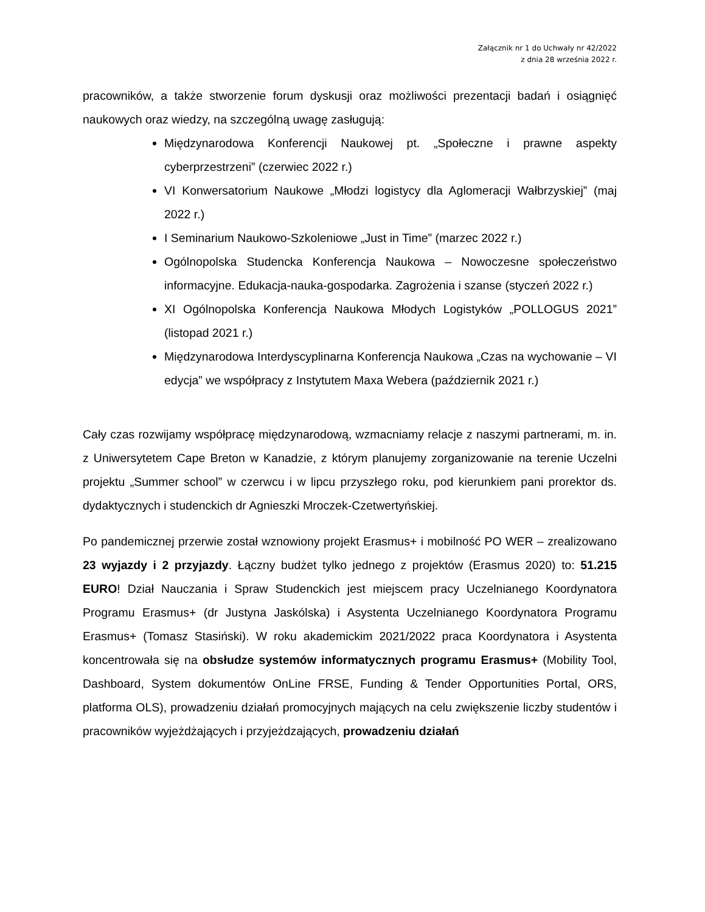Załącznik nr 1 do Uchwały nr 42/2022
z dnia 28 września 2022 r.
pracowników, a także stworzenie forum dyskusji oraz możliwości prezentacji badań i osiągnięć naukowych oraz wiedzy, na szczególną uwagę zasługują:
Międzynarodowa Konferencji Naukowej pt. „Społeczne i prawne aspekty cyberprzestrzeni” (czerwiec 2022 r.)
VI Konwersatorium Naukowe „Młodzi logistycy dla Aglomeracji Wałbrzyskiej” (maj 2022 r.)
I Seminarium Naukowo-Szkoleniowe „Just in Time” (marzec 2022 r.)
Ogólnopolska Studencka Konferencja Naukowa – Nowoczesne społeczeństwo informacyjne. Edukacja-nauka-gospodarka. Zagrożenia i szanse (styczeń 2022 r.)
XI Ogólnopolska Konferencja Naukowa Młodych Logistyków „POLLOGUS 2021” (listopad 2021 r.)
Międzynarodowa Interdyscyplinarna Konferencja Naukowa „Czas na wychowanie – VI edycja” we współpracy z Instytutem Maxa Webera (październik 2021 r.)
Cały czas rozwijamy współpracę międzynarodową, wzmacniamy relacje z naszymi partnerami, m. in. z Uniwersytetem Cape Breton w Kanadzie, z którym planujemy zorganizowanie na terenie Uczelni projektu „Summer school” w czerwcu i w lipcu przyszłego roku, pod kierunkiem pani prorektor ds. dydaktycznych i studenckich dr Agnieszki Mroczek-Czetwertyńskiej.
Po pandemicznej przerwie został wznowiony projekt Erasmus+ i mobilność PO WER – zrealizowano 23 wyjazdy i 2 przyjazdy. Łączny budżet tylko jednego z projektów (Erasmus 2020) to: 51.215 EURO! Dział Nauczania i Spraw Studenckich jest miejscem pracy Uczelnianego Koordynatora Programu Erasmus+ (dr Justyna Jaskólska) i Asystenta Uczelnianego Koordynatora Programu Erasmus+ (Tomasz Stasiński). W roku akademickim 2021/2022 praca Koordynatora i Asystenta koncentrowała się na obsłudze systemów informatycznych programu Erasmus+ (Mobility Tool, Dashboard, System dokumentów OnLine FRSE, Funding & Tender Opportunities Portal, ORS, platforma OLS), prowadzeniu działań promocyjnych mających na celu zwiększenie liczby studentów i pracowników wyjeżdżających i przyjeżdzających, prowadzeniu działań